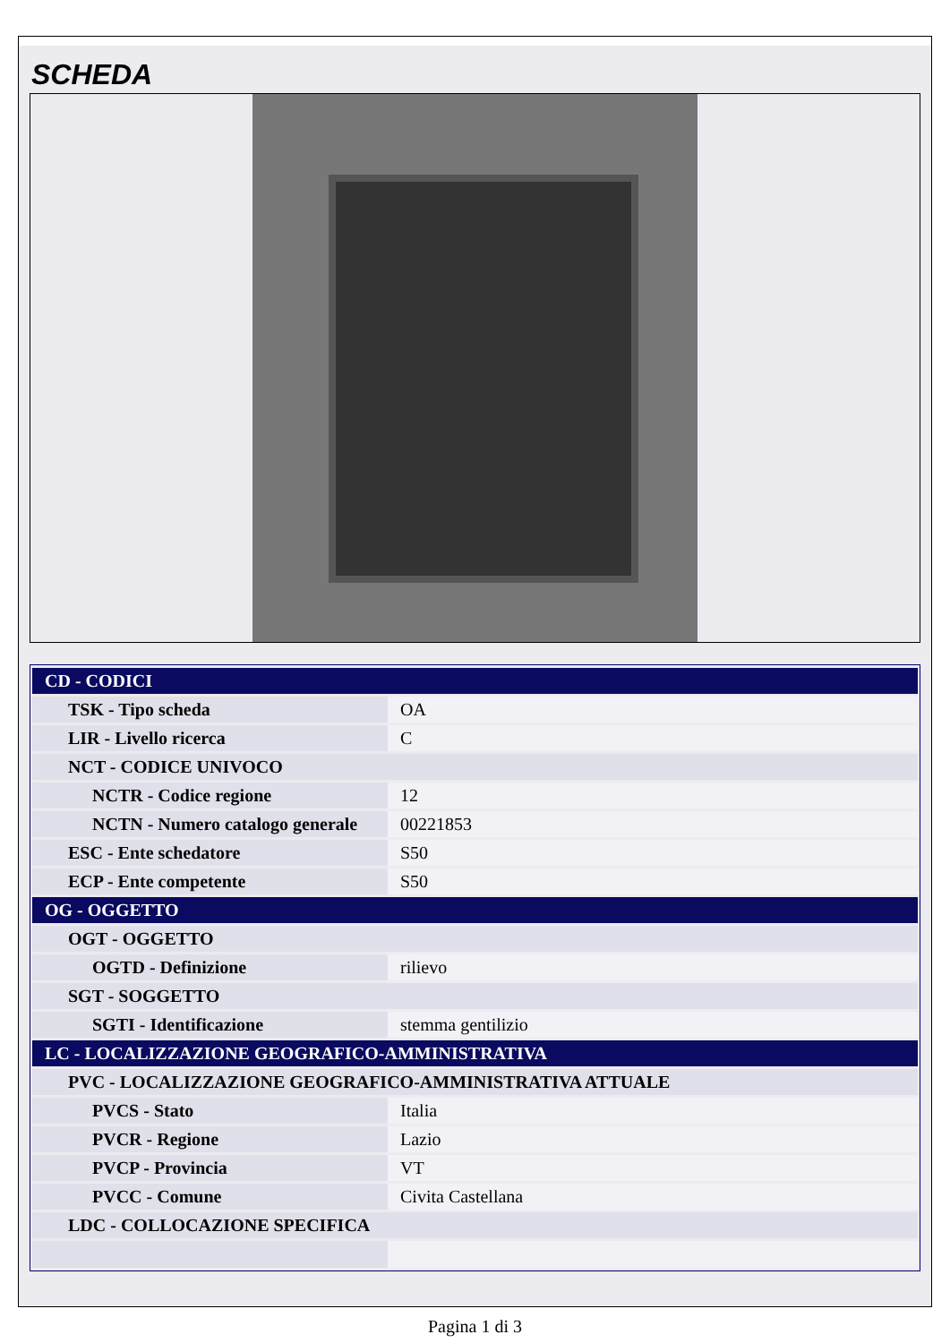SCHEDA
| CD - CODICI | |
| TSK - Tipo scheda | OA |
| LIR - Livello ricerca | C |
| NCT - CODICE UNIVOCO | |
| NCTR - Codice regione | 12 |
| NCTN - Numero catalogo generale | 00221853 |
| ESC - Ente schedatore | S50 |
| ECP - Ente competente | S50 |
| OG - OGGETTO | |
| OGT - OGGETTO | |
| OGTD - Definizione | rilievo |
| SGT - SOGGETTO | |
| SGTI - Identificazione | stemma gentilizio |
| LC - LOCALIZZAZIONE GEOGRAFICO-AMMINISTRATIVA | |
| PVC - LOCALIZZAZIONE GEOGRAFICO-AMMINISTRATIVA ATTUALE | |
| PVCS - Stato | Italia |
| PVCR - Regione | Lazio |
| PVCP - Provincia | VT |
| PVCC - Comune | Civita Castellana |
| LDC - COLLOCAZIONE SPECIFICA | |
Pagina 1 di 3